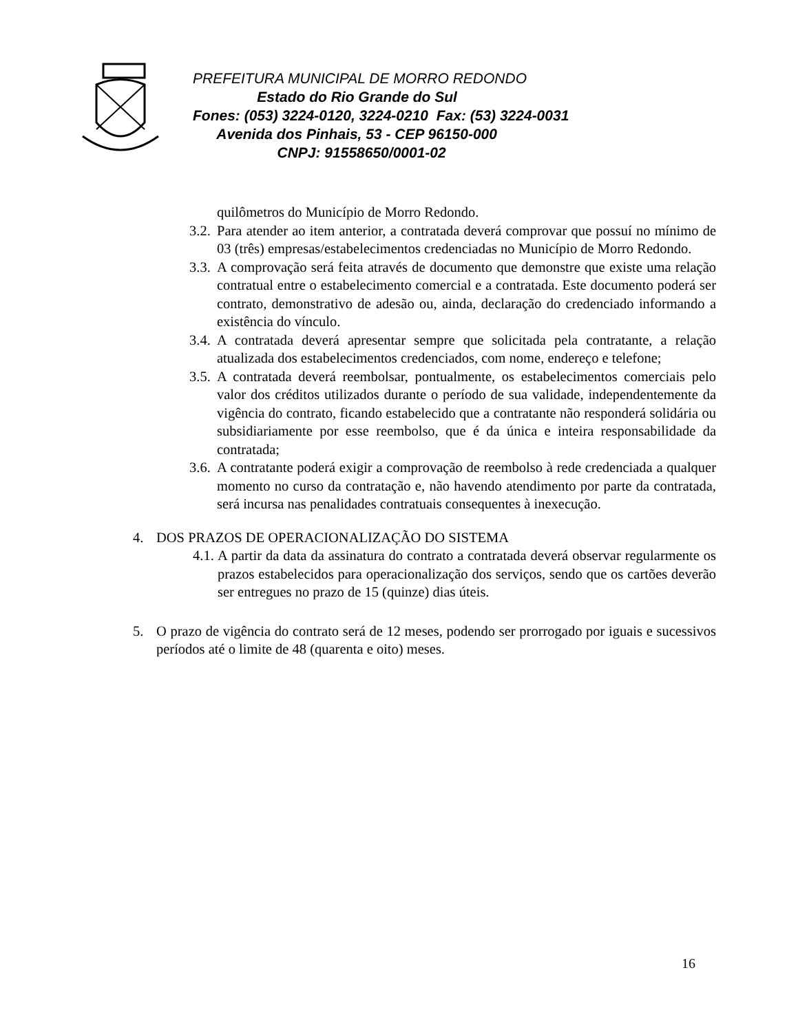PREFEITURA MUNICIPAL DE MORRO REDONDO
Estado do Rio Grande do Sul
Fones: (053) 3224-0120, 3224-0210 Fax: (53) 3224-0031
Avenida dos Pinhais, 53 - CEP 96150-000
CNPJ: 91558650/0001-02
quilômetros do Município de Morro Redondo.
3.2. Para atender ao item anterior, a contratada deverá comprovar que possuí no mínimo de 03 (três) empresas/estabelecimentos credenciadas no Município de Morro Redondo.
3.3. A comprovação será feita através de documento que demonstre que existe uma relação contratual entre o estabelecimento comercial e a contratada. Este documento poderá ser contrato, demonstrativo de adesão ou, ainda, declaração do credenciado informando a existência do vínculo.
3.4. A contratada deverá apresentar sempre que solicitada pela contratante, a relação atualizada dos estabelecimentos credenciados, com nome, endereço e telefone;
3.5. A contratada deverá reembolsar, pontualmente, os estabelecimentos comerciais pelo valor dos créditos utilizados durante o período de sua validade, independentemente da vigência do contrato, ficando estabelecido que a contratante não responderá solidária ou subsidiariamente por esse reembolso, que é da única e inteira responsabilidade da contratada;
3.6. A contratante poderá exigir a comprovação de reembolso à rede credenciada a qualquer momento no curso da contratação e, não havendo atendimento por parte da contratada, será incursa nas penalidades contratuais consequentes à inexecução.
4. DOS PRAZOS DE OPERACIONALIZAÇÃO DO SISTEMA
4.1. A partir da data da assinatura do contrato a contratada deverá observar regularmente os prazos estabelecidos para operacionalização dos serviços, sendo que os cartões deverão ser entregues no prazo de 15 (quinze) dias úteis.
5. O prazo de vigência do contrato será de 12 meses, podendo ser prorrogado por iguais e sucessivos períodos até o limite de 48 (quarenta e oito) meses.
16